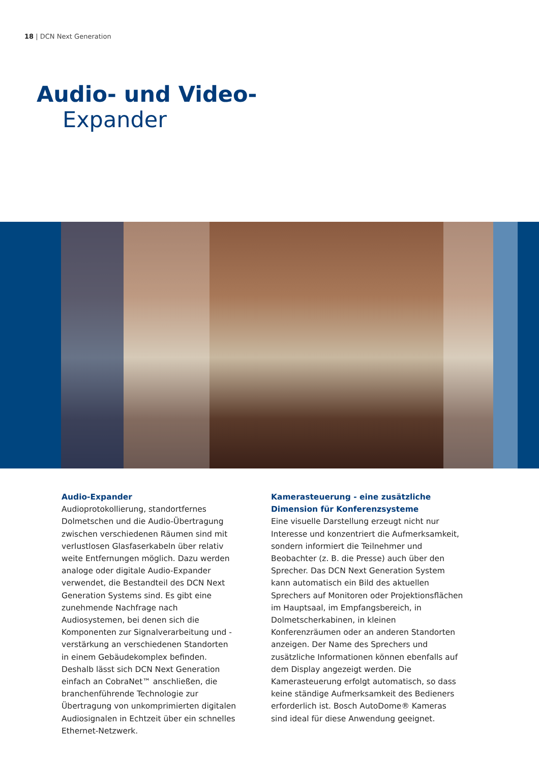18 | DCN Next Generation
Audio- und Video-
Expander
Audio-Expander
Audioprotokollierung, standortfernes Dolmetschen und die Audio-Übertragung zwischen verschiedenen Räumen sind mit verlustlosen Glasfaserkabeln über relativ weite Entfernungen möglich. Dazu werden analoge oder digitale Audio-Expander verwendet, die Bestandteil des DCN Next Generation Systems sind. Es gibt eine zunehmende Nachfrage nach Audiosystemen, bei denen sich die Komponenten zur Signalverarbeitung und -verstärkung an verschiedenen Standorten in einem Gebäudekomplex befinden. Deshalb lässt sich DCN Next Generation einfach an CobraNet™ anschließen, die branchenführende Technologie zur Übertragung von unkomprimierten digitalen Audiosignalen in Echtzeit über ein schnelles Ethernet-Netzwerk.
Kamerasteuerung - eine zusätzliche Dimension für Konferenzsysteme
Eine visuelle Darstellung erzeugt nicht nur Interesse und konzentriert die Aufmerksamkeit, sondern informiert die Teilnehmer und Beobachter (z. B. die Presse) auch über den Sprecher. Das DCN Next Generation System kann automatisch ein Bild des aktuellen Sprechers auf Monitoren oder Projektionsflächen im Hauptsaal, im Empfangsbereich, in Dolmetscherkabinen, in kleinen Konferenzräumen oder an anderen Standorten anzeigen. Der Name des Sprechers und zusätzliche Informationen können ebenfalls auf dem Display angezeigt werden. Die Kamerasteuerung erfolgt automatisch, so dass keine ständige Aufmerksamkeit des Bedieners erforderlich ist. Bosch AutoDome® Kameras sind ideal für diese Anwendung geeignet.